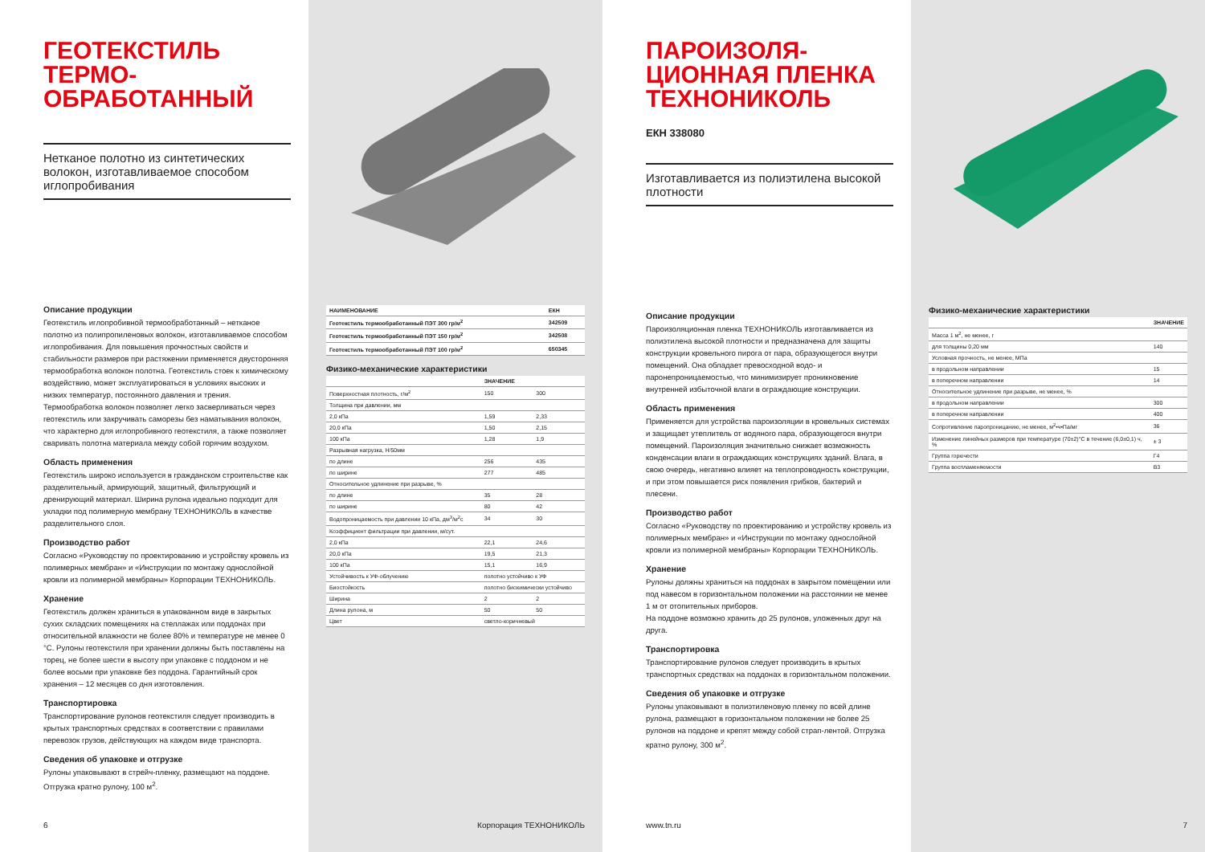ГЕОТЕКСТИЛЬ ТЕРМО-ОБРАБОТАННЫЙ
Нетканое полотно из синтетических волокон, изготавливаемое способом иглопробивания
Описание продукции
Геотекстиль иглопробивной термообработанный – нетканое полотно из полипропиленовых волокон, изготавливаемое способом иглопробивания. Для повышения прочностных свойств и стабильности размеров при растяжении применяется двусторонняя термообработка волокон полотна. Геотекстиль стоек к химическому воздействию, может эксплуатироваться в условиях высоких и низких температур, постоянного давления и трения. Термообработка волокон позволяет легко засверливаться через геотекстиль или закручивать саморезы без наматывания волокон, что характерно для иглопробивного геотекстиля, а также позволяет сваривать полотна материала между собой горячим воздухом.
Область применения
Геотекстиль широко используется в гражданском строительстве как разделительный, армирующий, защитный, фильтрующий и дренирующий материал. Ширина рулона идеально подходит для укладки под полимерную мембрану ТЕХНОНИКОЛЬ в качестве разделительного слоя.
Производство работ
Согласно «Руководству по проектированию и устройству кровель из полимерных мембран» и «Инструкции по монтажу однослойной кровли из полимерной мембраны» Корпорации ТЕХНОНИКОЛЬ.
Хранение
Геотекстиль должен храниться в упакованном виде в закрытых сухих складских помещениях на стеллажах или поддонах при относительной влажности не более 80% и температуре не менее 0 °C. Рулоны геотекстиля при хранении должны быть поставлены на торец, не более шести в высоту при упаковке с поддоном и не более восьми при упаковке без поддона. Гарантийный срок хранения – 12 месяцев со дня изготовления.
Транспортировка
Транспортирование рулонов геотекстиля следует производить в крытых транспортных средствах в соответствии с правилами перевозок грузов, действующих на каждом виде транспорта.
Сведения об упаковке и отгрузке
Рулоны упаковывают в стрейч-пленку, размещают на поддоне. Отгрузка кратно рулону, 100 м<sup>2</sup>.
6
| НАИМЕНОВАНИЕ | ЕКН |
| --- | --- |
| Геотекстиль термообработанный ПЭТ 300 гр/м<sup>2</sup> | 342509 |
| Геотекстиль термообработанный ПЭТ 150 гр/м<sup>2</sup> | 342508 |
| Геотекстиль термообработанный ПЭТ 100 гр/м<sup>2</sup> | 650345 |
Физико-механические характеристики
| | ЗНАЧЕНИЕ | |
| --- | --- | --- |
| Поверхностная плотность, г/м<sup>2</sup> | 150 | 300 |
| Толщина при давлении, мм | | |
| 2,0 кПа | 1,59 | 2,33 |
| 20,0 кПа | 1,50 | 2,15 |
| 100 кПа | 1,28 | 1,9 |
| Разрывная нагрузка, Н/50мм | | |
| по длине | 256 | 435 |
| по ширине | 277 | 485 |
| Относительное удлинение при разрыве, % | | |
| по длине | 35 | 28 |
| по ширине | 80 | 42 |
| Водопроницаемость при давлении 10 кПа, дм<sup>3</sup>/м<sup>2</sup>с | 34 | 30 |
| Коэффициент фильтрации при давлении, м/сут. | | |
| 2,0 кПа | 22,1 | 24,6 |
| 20,0 кПа | 19,5 | 21,3 |
| 100 кПа | 15,1 | 16,9 |
| Устойчивость к УФ-облучению | полотно устойчиво к УФ | |
| Биостойкость | полотно биохимически устойчиво | |
| Ширина | 2 | 2 |
| Длина рулона, м | 50 | 50 |
| Цвет | светло-коричневый | |
Корпорация ТЕХНОНИКОЛЬ
ПАРОИЗОЛЯ-ЦИОННАЯ ПЛЕНКА ТЕХНОНИКОЛЬ
ЕКН 338080
Изготавливается из полиэтилена высокой плотности
Описание продукции
Пароизоляционная пленка ТЕХНОНИКОЛЬ изготавливается из полиэтилена высокой плотности и предназначена для защиты конструкции кровельного пирога от пара, образующегося внутри помещений. Она обладает превосходной водо- и паронепроницаемостью, что минимизирует проникновение внутренней избыточной влаги в ограждающие конструкции.
Область применения
Применяется для устройства пароизоляции в кровельных системах и защищает утеплитель от водяного пара, образующегося внутри помещений. Пароизоляция значительно снижает возможность конденсации влаги в ограждающих конструкциях зданий. Влага, в свою очередь, негативно влияет на теплопроводность конструкции, и при этом повышается риск появления грибков, бактерий и плесени.
Производство работ
Согласно «Руководству по проектированию и устройству кровель из полимерных мембран» и «Инструкции по монтажу однослойной кровли из полимерной мембраны» Корпорации ТЕХНОНИКОЛЬ.
Хранение
Рулоны должны храниться на поддонах в закрытом помещении или под навесом в горизонтальном положении на расстоянии не менее 1 м от отопительных приборов.
На поддоне возможно хранить до 25 рулонов, уложенных друг на друга.
Транспортировка
Транспортирование рулонов следует производить в крытых транспортных средствах на поддонах в горизонтальном положении.
Сведения об упаковке и отгрузке
Рулоны упаковывают в полиэтиленовую пленку по всей длине рулона, размещают в горизонтальном положении не более 25 рулонов на поддоне и крепят между собой страп-лентой. Отгрузка кратно рулону, 300 м<sup>2</sup>.
www.tn.ru
Физико-механические характеристики
| | ЗНАЧЕНИЕ |
| --- | --- |
| Масса 1 м<sup>2</sup>, не менее, г | |
| для толщины 0,20 мм | 140 |
| Условная прочность, не менее, МПа | |
| в продольном направлении | 15 |
| в поперечном направлении | 14 |
| Относительное удлинение при разрыве, не менее, % | |
| в продольном направлении | 300 |
| в поперечном направлении | 400 |
| Сопротивление паропроницанию, не менее, м<sup>2</sup>•ч•Па/мг | 36 |
| Изменение линейных размеров при температуре (70±2)°С в течение (6,0±0,1) ч, % | ± 3 |
| Группа горючести | Г4 |
| Группа воспламеняемости | В3 |
7